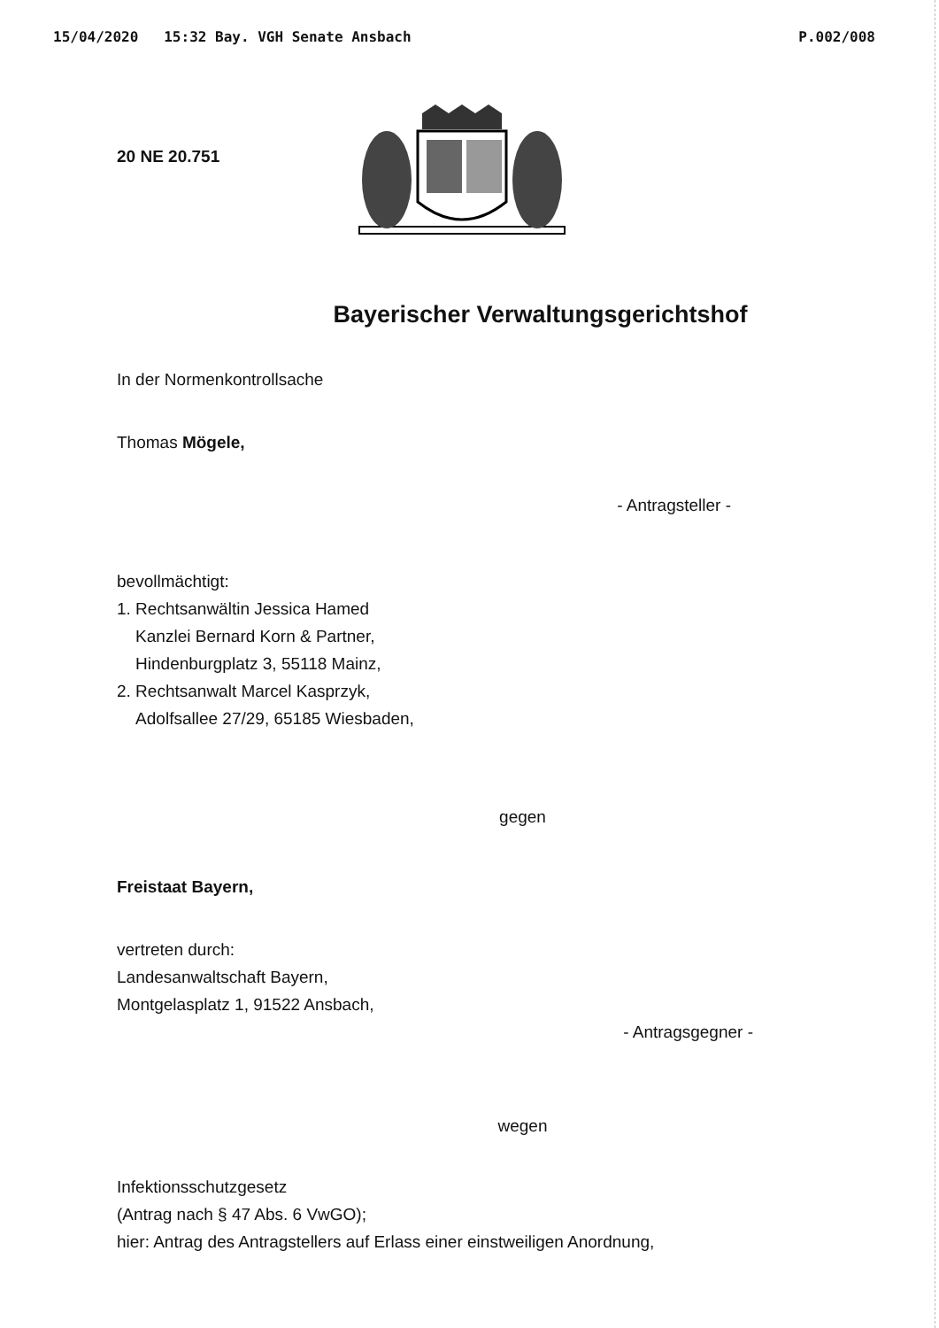15/04/2020 15:32 Bay. VGH Senate Ansbach P.002/008
20 NE 20.751
Bayerischer Verwaltungsgerichtshof
In der Normenkontrollsache
Thomas Mögele,
- Antragsteller -
bevollmächtigt:
1. Rechtsanwältin Jessica Hamed
Kanzlei Bernard Korn & Partner,
Hindenburgplatz 3, 55118 Mainz,
2. Rechtsanwalt Marcel Kasprzyk,
Adolfsallee 27/29, 65185 Wiesbaden,
gegen
Freistaat Bayern,
vertreten durch:
Landesanwaltschaft Bayern,
Montgelasplatz 1, 91522 Ansbach,
- Antragsgegner -
wegen
Infektionsschutzgesetz
(Antrag nach § 47 Abs. 6 VwGO);
hier: Antrag des Antragstellers auf Erlass einer einstweiligen Anordnung,